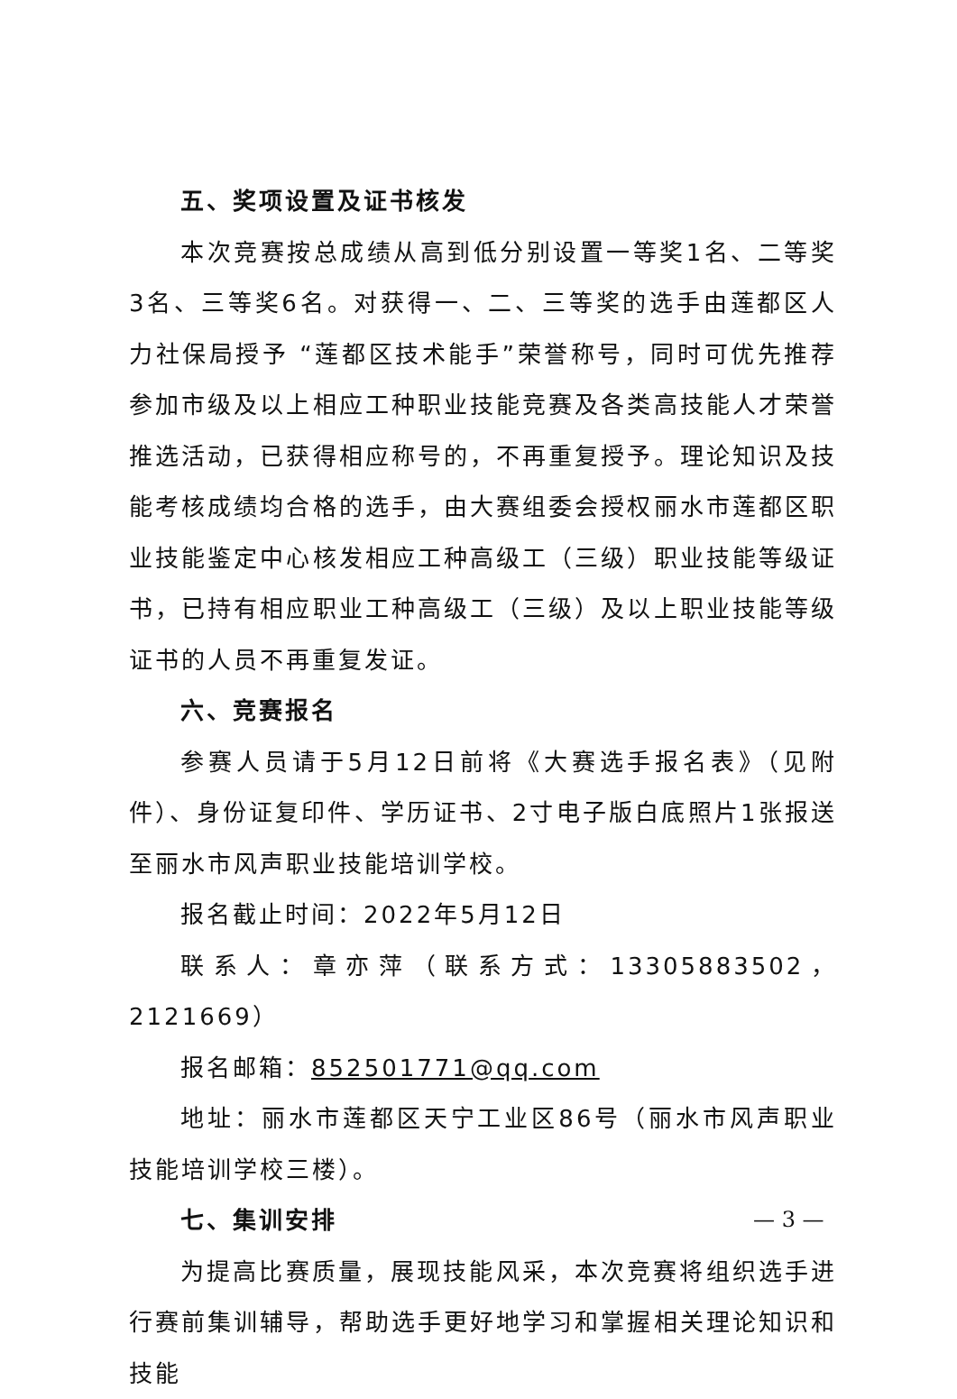五、奖项设置及证书核发
本次竞赛按总成绩从高到低分别设置一等奖1名、二等奖3名、三等奖6名。对获得一、二、三等奖的选手由莲都区人力社保局授予 “莲都区技术能手”荣誉称号，同时可优先推荐参加市级及以上相应工种职业技能竞赛及各类高技能人才荣誉推选活动，已获得相应称号的，不再重复授予。理论知识及技能考核成绩均合格的选手，由大赛组委会授权丽水市莲都区职业技能鉴定中心核发相应工种高级工（三级）职业技能等级证书，已持有相应职业工种高级工（三级）及以上职业技能等级证书的人员不再重复发证。
六、竞赛报名
参赛人员请于5月12日前将《大赛选手报名表》（见附件）、身份证复印件、学历证书、2寸电子版白底照片1张报送至丽水市风声职业技能培训学校。
报名截止时间：2022年5月12日
联系人：章亦萍（联系方式：13305883502，2121669）
报名邮箱：852501771@qq.com
地址：丽水市莲都区天宁工业区86号（丽水市风声职业技能培训学校三楼）。
七、集训安排
为提高比赛质量，展现技能风采，本次竞赛将组织选手进行赛前集训辅导，帮助选手更好地学习和掌握相关理论知识和技能
— 3 —